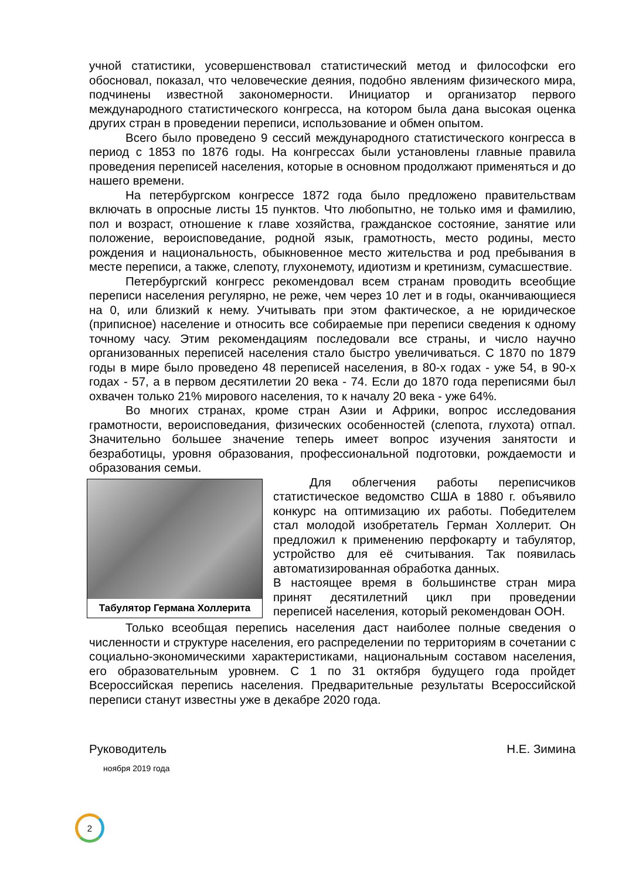учной статистики, усовершенствовал статистический метод и философски его обосновал, показал, что человеческие деяния, подобно явлениям физического мира, подчинены известной закономерности. Инициатор и организатор первого международного статистического конгресса, на котором была дана высокая оценка других стран в проведении переписи, использование и обмен опытом.
Всего было проведено 9 сессий международного статистического конгресса в период с 1853 по 1876 годы. На конгрессах были установлены главные правила проведения переписей населения, которые в основном продолжают применяться и до нашего времени.
На петербургском конгрессе 1872 года было предложено правительствам включать в опросные листы 15 пунктов. Что любопытно, не только имя и фамилию, пол и возраст, отношение к главе хозяйства, гражданское состояние, занятие или положение, вероисповедание, родной язык, грамотность, место родины, место рождения и национальность, обыкновенное место жительства и род пребывания в месте переписи, а также, слепоту, глухонемоту, идиотизм и кретинизм, сумасшествие.
Петербургский конгресс рекомендовал всем странам проводить всеобщие переписи населения регулярно, не реже, чем через 10 лет и в годы, оканчивающиеся на 0, или близкий к нему. Учитывать при этом фактическое, а не юридическое (приписное) население и относить все собираемые при переписи сведения к одному точному часу. Этим рекомендациям последовали все страны, и число научно организованных переписей населения стало быстро увеличиваться. С 1870 по 1879 годы в мире было проведено 48 переписей населения, в 80-х годах - уже 54, в 90-х годах - 57, а в первом десятилетии 20 века - 74. Если до 1870 года переписями был охвачен только 21% мирового населения, то к началу 20 века - уже 64%.
Во многих странах, кроме стран Азии и Африки, вопрос исследования грамотности, вероисповедания, физических особенностей (слепота, глухота) отпал. Значительно большее значение теперь имеет вопрос изучения занятости и безработицы, уровня образования, профессиональной подготовки, рождаемости и образования семьи.
Табулятор Германа Холлерита
Для облегчения работы переписчиков статистическое ведомство США в 1880 г. объявило конкурс на оптимизацию их работы. Победителем стал молодой изобретатель Герман Холлерит. Он предложил к применению перфокарту и табулятор, устройство для её считывания. Так появилась автоматизированная обработка данных.
В настоящее время в большинстве стран мира принят десятилетний цикл при проведении переписей населения, который рекомендован ООН.
Только всеобщая перепись населения даст наиболее полные сведения о численности и структуре населения, его распределении по территориям в сочетании с социально-экономическими характеристиками, национальным составом населения, его образовательным уровнем. С 1 по 31 октября будущего года пройдет Всероссийская перепись населения. Предварительные результаты Всероссийской переписи станут известны уже в декабре 2020 года.
Руководитель Н.Е. Зимина
ноября 2019 года
2